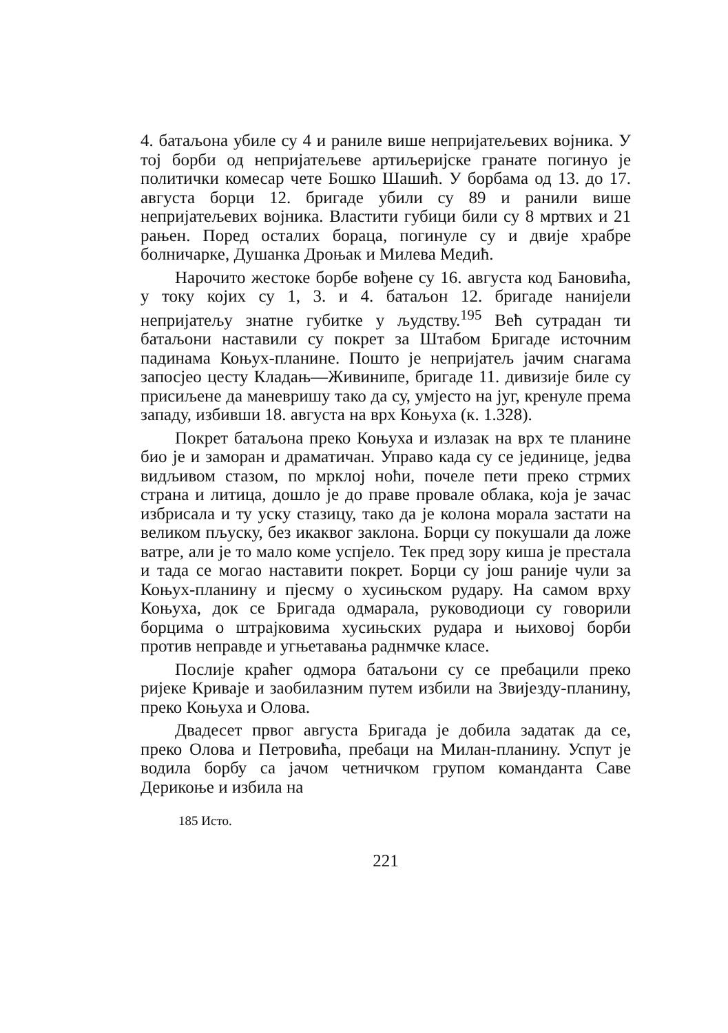4. батаљона убиле су 4 и раниле више непријатељевих војника. У тој борби од непријатељеве артиљеријске гранате погинуо је политички комесар чете Бошко Шашић. У борбама од 13. до 17. августа борци 12. бригаде убили су 89 и ранили више непријатељевих војника. Властити губици били су 8 мртвих и 21 рањен. Поред осталих бораца, погинуле су и двије храбре болничарке, Душанка Дроњак и Милева Медић.
Нарочито жестоке борбе вођене су 16. августа код Бановића, у току којих су 1, 3. и 4. батаљон 12. бригаде нанијели непријатељу знатне губитке у људству.<sup>195</sup> Већ сутрадан ти батаљони наставили су покрет за Штабом Бригаде источним падинама Коњух-планине. Пошто је непријатељ јачим снагама запосјео цесту Кладањ—Живинипе, бригаде 11. дивизије биле су присиљене да маневришу тако да су, умјесто на југ, кренуле према западу, избивши 18. августа на врх Коњуха (к. 1.328).
Покрет батаљона преко Коњуха и излазак на врх те планине био је и заморан и драматичан. Управо када су се јединице, једва видљивом стазом, по мрклој ноћи, почеле пети преко стрмих страна и литица, дошло је до праве провале облака, која је зачас избрисала и ту уску стазицу, тако да је колона морала застати на великом пљуску, без икаквог заклона. Борци су покушали да ложе ватре, али је то мало коме успјело. Тек пред зору киша је престала и тада се могао наставити покрет. Борци су још раније чули за Коњух-планину и пјесму о хусињском рудару. На самом врху Коњуха, док се Бригада одмарала, руководиоци су говорили борцима о штрајковима хусињских рудара и њиховој борби против неправде и угњетавања раднмчке класе.
Послије краћег одмора батаљони су се пребацили преко ријеке Криваје и заобилазним путем избили на Звијезду-планину, преко Коњуха и Олова.
Двадесет првог августа Бригада је добила задатак да се, преко Олова и Петровића, пребаци на Милан-планину. Успут је водила борбу са јачом четничком групом команданта Саве Дерикоње и избила на
185 Исто.
221